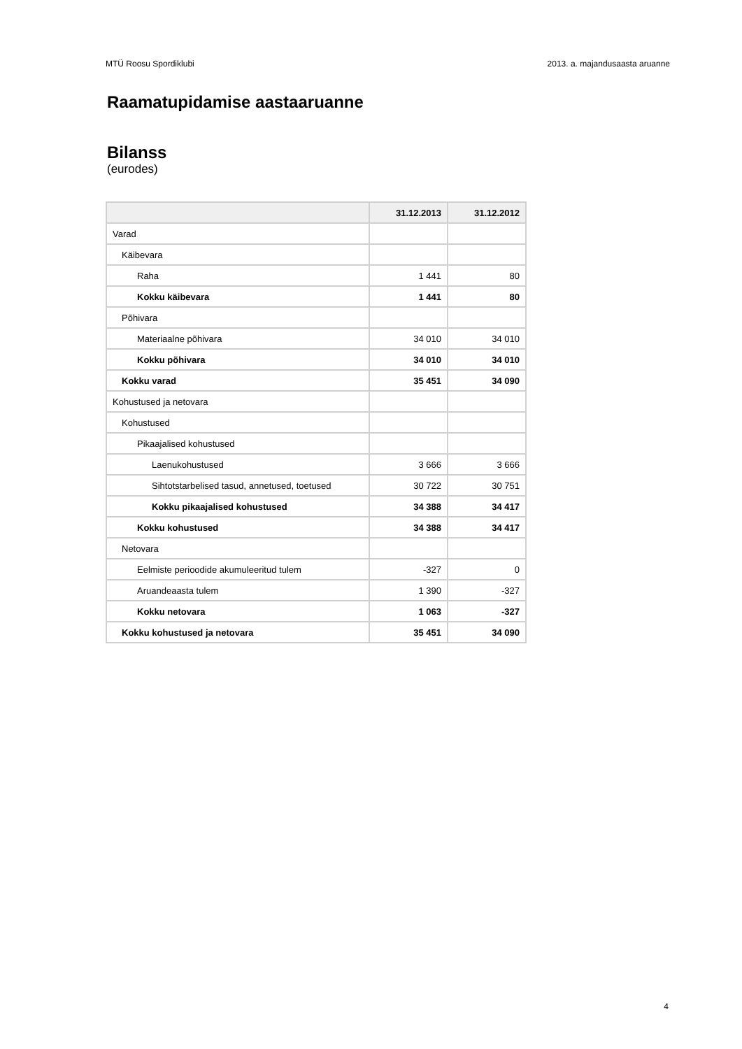MTÜ Roosu Spordiklubi 2013. a. majandusaasta aruanne
Raamatupidamise aastaaruanne
Bilanss
(eurodes)
| | 31.12.2013 | 31.12.2012 |
| --- | --- | --- |
| Varad | | |
| Käibevara | | |
| Raha | 1 441 | 80 |
| Kokku käibevara | 1 441 | 80 |
| Põhivara | | |
| Materiaalne põhivara | 34 010 | 34 010 |
| Kokku põhivara | 34 010 | 34 010 |
| Kokku varad | 35 451 | 34 090 |
| Kohustused ja netovara | | |
| Kohustused | | |
| Pikaajalised kohustused | | |
| Laenukohustused | 3 666 | 3 666 |
| Sihtotstarbelised tasud, annetused, toetused | 30 722 | 30 751 |
| Kokku pikaajalised kohustused | 34 388 | 34 417 |
| Kokku kohustused | 34 388 | 34 417 |
| Netovara | | |
| Eelmiste perioodide akumuleeritud tulem | -327 | 0 |
| Aruandeaasta tulem | 1 390 | -327 |
| Kokku netovara | 1 063 | -327 |
| Kokku kohustused ja netovara | 35 451 | 34 090 |
4